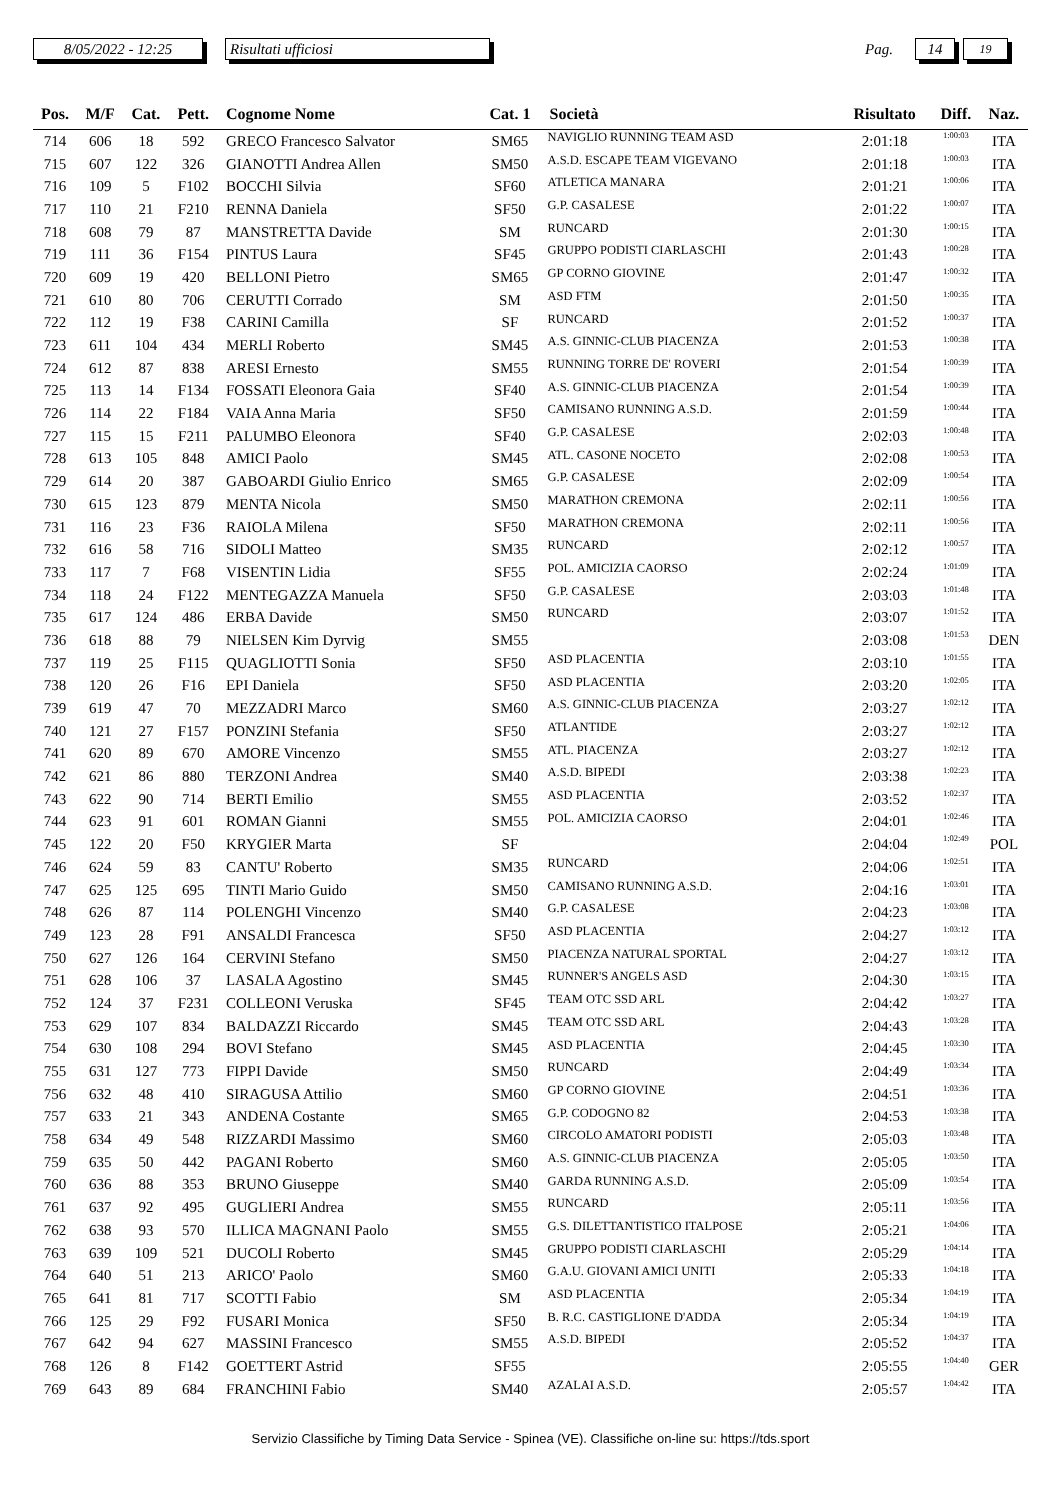8/05/2022 - 12:25 Risultati ufficiosi
Pag.
14
19
| Pos. | M/F | Cat. | Pett. | Cognome Nome | Cat. 1 | Società | Risultato | Diff. | Naz. |
| --- | --- | --- | --- | --- | --- | --- | --- | --- | --- |
| 714 | 606 | 18 | 592 | GRECO Francesco Salvator | SM65 | NAVIGLIO RUNNING TEAM ASD | 2:01:18 | 1:00:03 | ITA |
| 715 | 607 | 122 | 326 | GIANOTTI Andrea Allen | SM50 | A.S.D. ESCAPE TEAM VIGEVANO | 2:01:18 | 1:00:03 | ITA |
| 716 | 109 | 5 | F102 | BOCCHI Silvia | SF60 | ATLETICA MANARA | 2:01:21 | 1:00:06 | ITA |
| 717 | 110 | 21 | F210 | RENNA Daniela | SF50 | G.P. CASALESE | 2:01:22 | 1:00:07 | ITA |
| 718 | 608 | 79 | 87 | MANSTRETTA Davide | SM | RUNCARD | 2:01:30 | 1:00:15 | ITA |
| 719 | 111 | 36 | F154 | PINTUS Laura | SF45 | GRUPPO PODISTI CIARLASCHI | 2:01:43 | 1:00:28 | ITA |
| 720 | 609 | 19 | 420 | BELLONI Pietro | SM65 | GP CORNO GIOVINE | 2:01:47 | 1:00:32 | ITA |
| 721 | 610 | 80 | 706 | CERUTTI Corrado | SM | ASD FTM | 2:01:50 | 1:00:35 | ITA |
| 722 | 112 | 19 | F38 | CARINI Camilla | SF | RUNCARD | 2:01:52 | 1:00:37 | ITA |
| 723 | 611 | 104 | 434 | MERLI Roberto | SM45 | A.S. GINNIC-CLUB PIACENZA | 2:01:53 | 1:00:38 | ITA |
| 724 | 612 | 87 | 838 | ARESI Ernesto | SM55 | RUNNING TORRE DE' ROVERI | 2:01:54 | 1:00:39 | ITA |
| 725 | 113 | 14 | F134 | FOSSATI Eleonora Gaia | SF40 | A.S. GINNIC-CLUB PIACENZA | 2:01:54 | 1:00:39 | ITA |
| 726 | 114 | 22 | F184 | VAIA Anna Maria | SF50 | CAMISANO RUNNING A.S.D. | 2:01:59 | 1:00:44 | ITA |
| 727 | 115 | 15 | F211 | PALUMBO Eleonora | SF40 | G.P. CASALESE | 2:02:03 | 1:00:48 | ITA |
| 728 | 613 | 105 | 848 | AMICI Paolo | SM45 | ATL. CASONE NOCETO | 2:02:08 | 1:00:53 | ITA |
| 729 | 614 | 20 | 387 | GABOARDI Giulio Enrico | SM65 | G.P. CASALESE | 2:02:09 | 1:00:54 | ITA |
| 730 | 615 | 123 | 879 | MENTA Nicola | SM50 | MARATHON CREMONA | 2:02:11 | 1:00:56 | ITA |
| 731 | 116 | 23 | F36 | RAIOLA Milena | SF50 | MARATHON CREMONA | 2:02:11 | 1:00:56 | ITA |
| 732 | 616 | 58 | 716 | SIDOLI Matteo | SM35 | RUNCARD | 2:02:12 | 1:00:57 | ITA |
| 733 | 117 | 7 | F68 | VISENTIN Lidia | SF55 | POL. AMICIZIA CAORSO | 2:02:24 | 1:01:09 | ITA |
| 734 | 118 | 24 | F122 | MENTEGAZZA Manuela | SF50 | G.P. CASALESE | 2:03:03 | 1:01:48 | ITA |
| 735 | 617 | 124 | 486 | ERBA Davide | SM50 | RUNCARD | 2:03:07 | 1:01:52 | ITA |
| 736 | 618 | 88 | 79 | NIELSEN Kim Dyrvig | SM55 | | 2:03:08 | 1:01:53 | DEN |
| 737 | 119 | 25 | F115 | QUAGLIOTTI Sonia | SF50 | ASD PLACENTIA | 2:03:10 | 1:01:55 | ITA |
| 738 | 120 | 26 | F16 | EPI Daniela | SF50 | ASD PLACENTIA | 2:03:20 | 1:02:05 | ITA |
| 739 | 619 | 47 | 70 | MEZZADRI Marco | SM60 | A.S. GINNIC-CLUB PIACENZA | 2:03:27 | 1:02:12 | ITA |
| 740 | 121 | 27 | F157 | PONZINI Stefania | SF50 | ATLANTIDE | 2:03:27 | 1:02:12 | ITA |
| 741 | 620 | 89 | 670 | AMORE Vincenzo | SM55 | ATL. PIACENZA | 2:03:27 | 1:02:12 | ITA |
| 742 | 621 | 86 | 880 | TERZONI Andrea | SM40 | A.S.D. BIPEDI | 2:03:38 | 1:02:23 | ITA |
| 743 | 622 | 90 | 714 | BERTI Emilio | SM55 | ASD PLACENTIA | 2:03:52 | 1:02:37 | ITA |
| 744 | 623 | 91 | 601 | ROMAN Gianni | SM55 | POL. AMICIZIA CAORSO | 2:04:01 | 1:02:46 | ITA |
| 745 | 122 | 20 | F50 | KRYGIER Marta | SF | | 2:04:04 | 1:02:49 | POL |
| 746 | 624 | 59 | 83 | CANTU' Roberto | SM35 | RUNCARD | 2:04:06 | 1:02:51 | ITA |
| 747 | 625 | 125 | 695 | TINTI Mario Guido | SM50 | CAMISANO RUNNING A.S.D. | 2:04:16 | 1:03:01 | ITA |
| 748 | 626 | 87 | 114 | POLENGHI Vincenzo | SM40 | G.P. CASALESE | 2:04:23 | 1:03:08 | ITA |
| 749 | 123 | 28 | F91 | ANSALDI Francesca | SF50 | ASD PLACENTIA | 2:04:27 | 1:03:12 | ITA |
| 750 | 627 | 126 | 164 | CERVINI Stefano | SM50 | PIACENZA NATURAL SPORTAL | 2:04:27 | 1:03:12 | ITA |
| 751 | 628 | 106 | 37 | LASALA Agostino | SM45 | RUNNER'S ANGELS ASD | 2:04:30 | 1:03:15 | ITA |
| 752 | 124 | 37 | F231 | COLLEONI Veruska | SF45 | TEAM OTC SSD ARL | 2:04:42 | 1:03:27 | ITA |
| 753 | 629 | 107 | 834 | BALDAZZI Riccardo | SM45 | TEAM OTC SSD ARL | 2:04:43 | 1:03:28 | ITA |
| 754 | 630 | 108 | 294 | BOVI Stefano | SM45 | ASD PLACENTIA | 2:04:45 | 1:03:30 | ITA |
| 755 | 631 | 127 | 773 | FIPPI Davide | SM50 | RUNCARD | 2:04:49 | 1:03:34 | ITA |
| 756 | 632 | 48 | 410 | SIRAGUSA Attilio | SM60 | GP CORNO GIOVINE | 2:04:51 | 1:03:36 | ITA |
| 757 | 633 | 21 | 343 | ANDENA Costante | SM65 | G.P. CODOGNO 82 | 2:04:53 | 1:03:38 | ITA |
| 758 | 634 | 49 | 548 | RIZZARDI Massimo | SM60 | CIRCOLO AMATORI PODISTI | 2:05:03 | 1:03:48 | ITA |
| 759 | 635 | 50 | 442 | PAGANI Roberto | SM60 | A.S. GINNIC-CLUB PIACENZA | 2:05:05 | 1:03:50 | ITA |
| 760 | 636 | 88 | 353 | BRUNO Giuseppe | SM40 | GARDA RUNNING A.S.D. | 2:05:09 | 1:03:54 | ITA |
| 761 | 637 | 92 | 495 | GUGLIERI Andrea | SM55 | RUNCARD | 2:05:11 | 1:03:56 | ITA |
| 762 | 638 | 93 | 570 | ILLICA MAGNANI Paolo | SM55 | G.S. DILETTANTISTICO ITALPOSE | 2:05:21 | 1:04:06 | ITA |
| 763 | 639 | 109 | 521 | DUCOLI Roberto | SM45 | GRUPPO PODISTI CIARLASCHI | 2:05:29 | 1:04:14 | ITA |
| 764 | 640 | 51 | 213 | ARICO' Paolo | SM60 | G.A.U. GIOVANI AMICI UNITI | 2:05:33 | 1:04:18 | ITA |
| 765 | 641 | 81 | 717 | SCOTTI Fabio | SM | ASD PLACENTIA | 2:05:34 | 1:04:19 | ITA |
| 766 | 125 | 29 | F92 | FUSARI Monica | SF50 | B. R.C. CASTIGLIONE D'ADDA | 2:05:34 | 1:04:19 | ITA |
| 767 | 642 | 94 | 627 | MASSINI Francesco | SM55 | A.S.D. BIPEDI | 2:05:52 | 1:04:37 | ITA |
| 768 | 126 | 8 | F142 | GOETTERT Astrid | SF55 | | 2:05:55 | 1:04:40 | GER |
| 769 | 643 | 89 | 684 | FRANCHINI Fabio | SM40 | AZALAI A.S.D. | 2:05:57 | 1:04:42 | ITA |
Servizio Classifiche by Timing Data Service - Spinea (VE). Classifiche on-line su: https://tds.sport